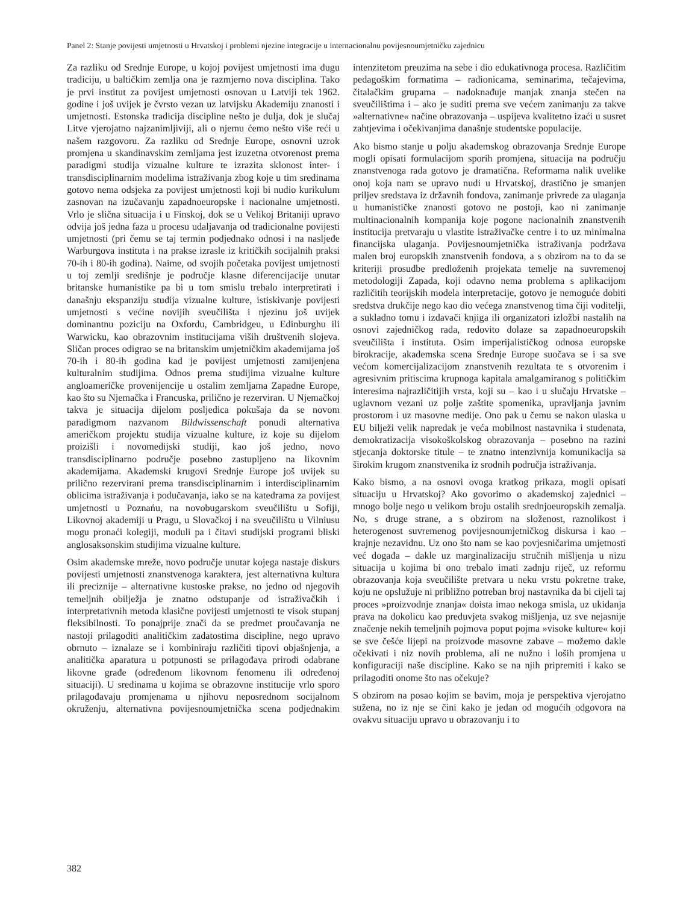Panel 2: Stanje povijesti umjetnosti u Hrvatskoj i problemi njezine integracije u internacionalnu povijesnoumjetničku zajednicu
Za razliku od Srednje Europe, u kojoj povijest umjetnosti ima dugu tradiciju, u baltičkim zemlja ona je razmjerno nova disciplina. Tako je prvi institut za povijest umjetnosti osnovan u Latviji tek 1962. godine i još uvijek je čvrsto vezan uz latvijsku Akademiju znanosti i umjetnosti. Estonska tradicija discipline nešto je dulja, dok je slučaj Litve vjerojatno najzanimljiviji, ali o njemu ćemo nešto više reći u našem razgovoru. Za razliku od Srednje Europe, osnovni uzrok promjena u skandinavskim zemljama jest izuzetna otvorenost prema paradigmi studija vizualne kulture te izrazita sklonost inter- i transdisciplinarnim modelima istraživanja zbog koje u tim sredinama gotovo nema odsjeka za povijest umjetnosti koji bi nudio kurikulum zasnovan na izučavanju zapadnoeuropske i nacionalne umjetnosti. Vrlo je slična situacija i u Finskoj, dok se u Velikoj Britaniji upravo odvija još jedna faza u procesu udaljavanja od tradicionalne povijesti umjetnosti (pri čemu se taj termin podjednako odnosi i na nasljeđe Warburgova instituta i na prakse izrasle iz kritičkih socijalnih praksi 70-ih i 80-ih godina). Naime, od svojih početaka povijest umjetnosti u toj zemlji središnje je područje klasne diferencijacije unutar britanske humanistike pa bi u tom smislu trebalo interpretirati i današnju ekspanziju studija vizualne kulture, istiskivanje povijesti umjetnosti s većine novijih sveučilišta i njezinu još uvijek dominantnu poziciju na Oxfordu, Cambridgeu, u Edinburghu ili Warwicku, kao obrazovnim institucijama viših društvenih slojeva. Sličan proces odigrao se na britanskim umjetničkim akademijama još 70-ih i 80-ih godina kad je povijest umjetnosti zamijenjena kulturalnim studijima. Odnos prema studijima vizualne kulture angloameričke provenijencije u ostalim zemljama Zapadne Europe, kao što su Njemačka i Francuska, prilično je rezerviran. U Njemačkoj takva je situacija dijelom posljedica pokušaja da se novom paradigmom nazvanom Bildwissenschaft ponudi alternativa američkom projektu studija vizualne kulture, iz koje su dijelom proizišli i novomedijski studiji, kao još jedno, novo transdisciplinarno područje posebno zastupljeno na likovnim akademijama. Akademski krugovi Srednje Europe još uvijek su prilično rezervirani prema transdisciplinarnim i interdisciplinarnim oblicima istraživanja i podučavanja, iako se na katedrama za povijest umjetnosti u Poznańu, na novobugarskom sveučilištu u Sofiji, Likovnoj akademiji u Pragu, u Slovačkoj i na sveučilištu u Vilniusu mogu pronaći kolegiji, moduli pa i čitavi studijski programi bliski anglosaksonskim studijima vizualne kulture.
Osim akademske mreže, novo područje unutar kojega nastaje diskurs povijesti umjetnosti znanstvenoga karaktera, jest alternativna kultura ili preciznije – alternativne kustoske prakse, no jedno od njegovih temeljnih obilježja je znatno odstupanje od istraživačkih i interpretativnih metoda klasične povijesti umjetnosti te visok stupanj fleksibilnosti. To ponajprije znači da se predmet proučavanja ne nastoji prilagoditi analitičkim zadatostima discipline, nego upravo obrnuto – iznalaze se i kombiniraju različiti tipovi objašnjenja, a analitička aparatura u potpunosti se prilagođava prirodi odabrane likovne građe (određenom likovnom fenomenu ili određenoj situaciji). U sredinama u kojima se obrazovne institucije vrlo sporo prilagođavaju promjenama u njihovu neposrednom socijalnom okruženju, alternativna povijesnoumjetnička scena podjednakim intenzitetom preuzima na sebe i dio edukativnoga procesa. Različitim pedagoškim formatima – radionicama, seminarima, tečajevima, čitalačkim grupama – nadoknađuje manjak znanja stečen na sveučilištima i – ako je suditi prema sve većem zanimanju za takve »alternativne« načine obrazovanja – uspijeva kvalitetno izaći u susret zahtjevima i očekivanjima današnje studentske populacije.
Ako bismo stanje u polju akademskog obrazovanja Srednje Europe mogli opisati formulacijom sporih promjena, situacija na području znanstvenoga rada gotovo je dramatična. Reformama nalik uvelike onoj koja nam se upravo nudi u Hrvatskoj, drastično je smanjen priljev sredstava iz državnih fondova, zanimanje privrede za ulaganja u humanističke znanosti gotovo ne postoji, kao ni zanimanje multinacionalnih kompanija koje pogone nacionalnih znanstvenih institucija pretvaraju u vlastite istraživačke centre i to uz minimalna financijska ulaganja. Povijesnoumjetnička istraživanja podržava malen broj europskih znanstvenih fondova, a s obzirom na to da se kriteriji prosudbe predloženih projekata temelje na suvremenoj metodologiji Zapada, koji odavno nema problema s aplikacijom različitih teorijskih modela interpretacije, gotovo je nemoguće dobiti sredstva drukčije nego kao dio većega znanstvenog tima čiji voditelji, a sukladno tomu i izdavači knjiga ili organizatori izložbi nastalih na osnovi zajedničkog rada, redovito dolaze sa zapadnoeuropskih sveučilišta i instituta. Osim imperijalističkog odnosa europske birokracije, akademska scena Srednje Europe suočava se i sa sve većom komercijalizacijom znanstvenih rezultata te s otvorenim i agresivnim pritiscima krupnoga kapitala amalgamiranog s političkim interesima najrazličitijih vrsta, koji su – kao i u slučaju Hrvatske – uglavnom vezani uz polje zaštite spomenika, upravljanja javnim prostorom i uz masovne medije. Ono pak u čemu se nakon ulaska u EU bilježi velik napredak je veća mobilnost nastavnika i studenata, demokratizacija visokoškolskog obrazovanja – posebno na razini stjecanja doktorske titule – te znatno intenzivnija komunikacija sa širokim krugom znanstvenika iz srodnih područja istraživanja.
Kako bismo, a na osnovi ovoga kratkog prikaza, mogli opisati situaciju u Hrvatskoj? Ako govorimo o akademskoj zajednici – mnogo bolje nego u velikom broju ostalih srednjoeuropskih zemalja. No, s druge strane, a s obzirom na složenost, raznolikost i heterogenost suvremenog povijesnoumjetničkog diskursa i kao – krajnje nezavidnu. Uz ono što nam se kao povjesničarima umjetnosti već događa – dakle uz marginalizaciju stručnih mišljenja u nizu situacija u kojima bi ono trebalo imati zadnju riječ, uz reformu obrazovanja koja sveučilište pretvara u neku vrstu pokretne trake, koju ne opslužuje ni približno potreban broj nastavnika da bi cijeli taj proces »proizvodnje znanja« doista imao nekoga smisla, uz ukidanja prava na dokolicu kao preduvjeta svakog mišljenja, uz sve nejasnije značenje nekih temeljnih pojmova poput pojma »visoke kulture« koji se sve češće lijepi na proizvode masovne zabave – možemo dakle očekivati i niz novih problema, ali ne nužno i loših promjena u konfiguraciji naše discipline. Kako se na njih pripremiti i kako se prilagoditi onome što nas očekuje?
S obzirom na posao kojim se bavim, moja je perspektiva vjerojatno sužena, no iz nje se čini kako je jedan od mogućih odgovora na ovakvu situaciju upravo u obrazovanju i to
382